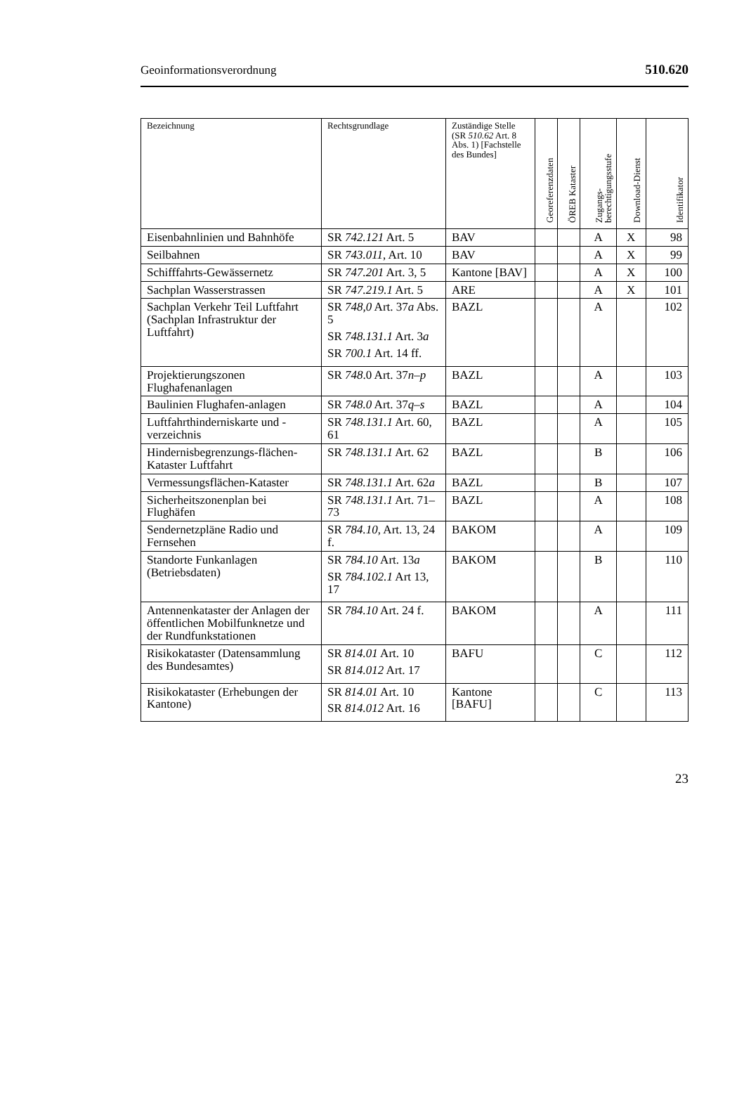Geoinformationsverordnung 510.620
| Bezeichnung | Rechtsgrundlage | Zuständige Stelle (SR 510.62 Art. 8 Abs. 1) [Fachstelle des Bundes] | Georeferenzdaten | ÖREB Kataster | Zugangs- berechtigungsstufe | Download-Dienst | Identifikator |
| --- | --- | --- | --- | --- | --- | --- | --- |
| Eisenbahnlinien und Bahnhöfe | SR 742.121 Art. 5 | BAV | | | A | X | 98 |
| Seilbahnen | SR 743.011 , Art. 10 | BAV | | | A | X | 99 |
| Schifffahrts-Gewässernetz | SR 747.201 Art. 3, 5 | Kantone [BAV] | | | A | X | 100 |
| Sachplan Wasserstrassen | SR 747.219.1 Art. 5 | ARE | | | A | X | 101 |
| Sachplan Verkehr Teil Luftfahrt (Sachplan Infrastruktur der Luftfahrt) | SR 748,0 Art. 37 a Abs. 5 SR 748.131.1 Art. 3 a SR 700.1 Art. 14 ff. | BAZL | | | A | | 102 |
| Projektierungszonen Flughafenanlagen | SR 748 .0 Art. 37 n–p | BAZL | | | A | | 103 |
| Baulinien Flughafen-anlagen | SR 748.0 Art. 37 q–s | BAZL | | | A | | 104 |
| Luftfahrthinderniskarte und -verzeichnis | SR 748.131.1 Art. 60, 61 | BAZL | | | A | | 105 |
| Hindernisbegrenzungs-flächen-Kataster Luftfahrt | SR 748.131.1 Art. 62 | BAZL | | | B | | 106 |
| Vermessungsflächen-Kataster | SR 748.131.1 Art. 62 a | BAZL | | | B | | 107 |
| Sicherheitszonenplan bei Flughäfen | SR 748.131.1 Art. 71–73 | BAZL | | | A | | 108 |
| Sendernetzpläne Radio und Fernsehen | SR 784.10 , Art. 13, 24 f. | BAKOM | | | A | | 109 |
| Standorte Funkanlagen (Betriebsdaten) | SR 784.10 Art. 13 a SR 784.102.1 Art 13, 17 | BAKOM | | | B | | 110 |
| Antennenkataster der Anlagen der öffentlichen Mobilfunknetze und der Rundfunkstationen | SR 784.10 Art. 24 f. | BAKOM | | | A | | 111 |
| Risikokataster (Datensammlung des Bundesamtes) | SR 814.01 Art. 10 SR 814.012 Art. 17 | BAFU | | | C | | 112 |
| Risikokataster (Erhebungen der Kantone) | SR 814.01 Art. 10 SR 814.012 Art. 16 | Kantone [BAFU] | | | C | | 113 |
23